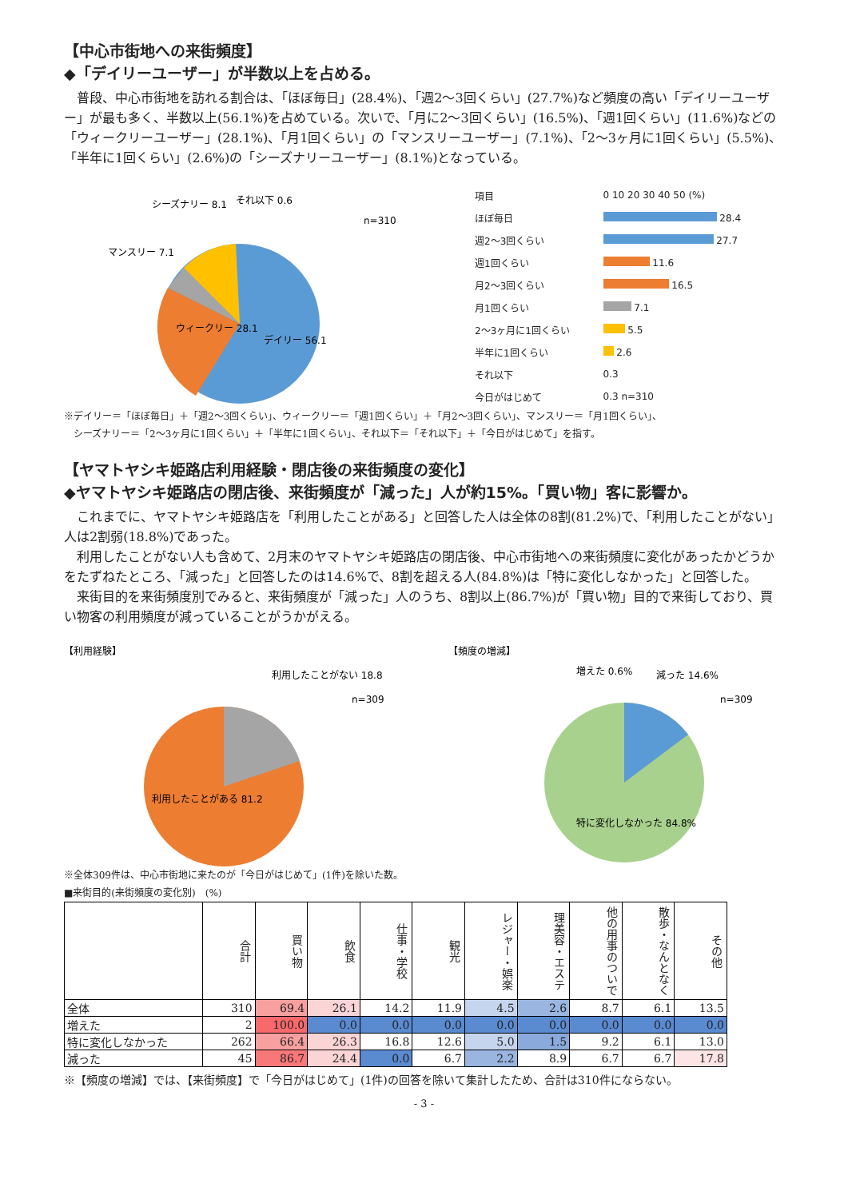【中心市街地への来街頻度】
◆「デイリーユーザー」が半数以上を占める。
　普段、中心市街地を訪れる割合は、「ほぼ毎日」(28.4%)、「週2～3回くらい」(27.7%)など頻度の高い「デイリーユーザー」が最も多く、半数以上(56.1%)を占めている。次いで、「月に2～3回くらい」(16.5%)、「週1回くらい」(11.6%)などの「ウィークリーユーザー」(28.1%)、「月1回くらい」の「マンスリーユーザー」(7.1%)、「2～3ヶ月に1回くらい」(5.5%)、「半年に1回くらい」(2.6%)の「シーズナリーユーザー」(8.1%)となっている。
シーズナリー 8.1
それ以下 0.6
マンスリー 7.1
n=310
ウィークリー 28.1
デイリー 56.1
| 項目 | 0 10 20 30 40 50 (%) |
| ほぼ毎日 | 28.4 |
| 週2～3回くらい | 27.7 |
| 週1回くらい | 11.6 |
| 月2～3回くらい | 16.5 |
| 月1回くらい | 7.1 |
| 2～3ヶ月に1回くらい | 5.5 |
| 半年に1回くらい | 2.6 |
| それ以下 | 0.3 |
| 今日がはじめて | 0.3 n=310 |
※デイリー＝「ほぼ毎日」＋「週2～3回くらい」、ウィークリー＝「週1回くらい」＋「月2～3回くらい」、マンスリー＝「月1回くらい」、
　シーズナリー＝「2～3ヶ月に1回くらい」＋「半年に1回くらい」、それ以下＝「それ以下」＋「今日がはじめて」を指す。
【ヤマトヤシキ姫路店利用経験・閉店後の来街頻度の変化】
◆ヤマトヤシキ姫路店の閉店後、来街頻度が「減った」人が約15%。「買い物」客に影響か。
　これまでに、ヤマトヤシキ姫路店を「利用したことがある」と回答した人は全体の8割(81.2%)で、「利用したことがない」人は2割弱(18.8%)であった。
　利用したことがない人も含めて、2月末のヤマトヤシキ姫路店の閉店後、中心市街地への来街頻度に変化があったかどうかをたずねたところ、「減った」と回答したのは14.6%で、8割を超える人(84.8%)は「特に変化しなかった」と回答した。
　来街目的を来街頻度別でみると、来街頻度が「減った」人のうち、8割以上(86.7%)が「買い物」目的で来街しており、買い物客の利用頻度が減っていることがうかがえる。
【利用経験】
利用したことがない 18.8
n=309
利用したことがある 81.2
【頻度の増減】
増えた 0.6%
減った 14.6%
n=309
特に変化しなかった 84.8%
※全体309件は、中心市街地に来たのが「今日がはじめて」(1件)を除いた数。
■来街目的(来街頻度の変化別)　(%)
| | 合計 | 買い物 | 飲食 | 仕事・学校 | 観光 | レジャー・娯楽 | 理美容・エステ | 他の用事のついで | 散歩・なんとなく | その他 |
| --- | --- | --- | --- | --- | --- | --- | --- | --- | --- | --- |
| 全体 | 310 | 69.4 | 26.1 | 14.2 | 11.9 | 4.5 | 2.6 | 8.7 | 6.1 | 13.5 |
| 増えた | 2 | 100.0 | 0.0 | 0.0 | 0.0 | 0.0 | 0.0 | 0.0 | 0.0 | 0.0 |
| 特に変化しなかった | 262 | 66.4 | 26.3 | 16.8 | 12.6 | 5.0 | 1.5 | 9.2 | 6.1 | 13.0 |
| 減った | 45 | 86.7 | 24.4 | 0.0 | 6.7 | 2.2 | 8.9 | 6.7 | 6.7 | 17.8 |
※【頻度の増減】では、【来街頻度】で「今日がはじめて」(1件)の回答を除いて集計したため、合計は310件にならない。
- 3 -